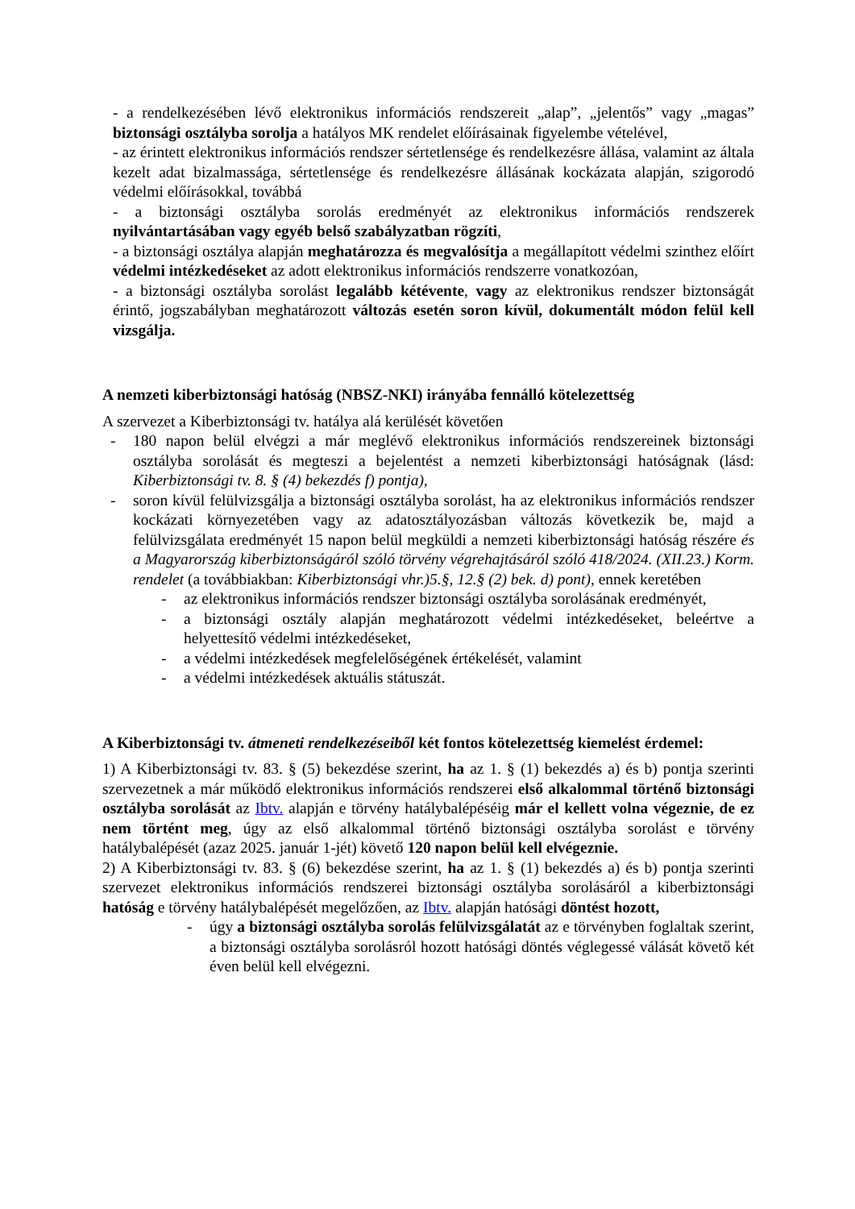- a rendelkezésében lévő elektronikus információs rendszereit „alap”, „jelentős” vagy „magas” biztonsági osztályba sorolja a hatályos MK rendelet előírásainak figyelembe vételével,
- az érintett elektronikus információs rendszer sértetlensége és rendelkezésre állása, valamint az általa kezelt adat bizalmassága, sértetlensége és rendelkezésre állásának kockázata alapján, szigorodó védelmi előírásokkal, továbbá
- a biztonsági osztályba sorolás eredményét az elektronikus információs rendszerek nyilvántartásában vagy egyéb belső szabályzatban rögzíti,
- a biztonsági osztálya alapján meghatározza és megvalósítja a megállapított védelmi szinthez előírt védelmi intézkedéseket az adott elektronikus információs rendszerre vonatkozóan,
- a biztonsági osztályba sorolást legalább kétévente, vagy az elektronikus rendszer biztonságát érintő, jogszabályban meghatározott változás esetén soron kívül, dokumentált módon felül kell vizsgálja.
A nemzeti kiberbiztonsági hatóság (NBSZ-NKI) irányába fennálló kötelezettség
A szervezet a Kiberbiztonsági tv. hatálya alá kerülését követően
- 180 napon belül elvégzi a már meglévő elektronikus információs rendszereinek biztonsági osztályba sorolását és megteszi a bejelentést a nemzeti kiberbiztonsági hatóságnak (lásd: Kiberbiztonsági tv. 8. § (4) bekezdés f) pontja),
- soron kívül felülvizsgálja a biztonsági osztályba sorolást, ha az elektronikus információs rendszer kockázati környezetében vagy az adatosztályozásban változás következik be, majd a felülvizsgálata eredményét 15 napon belül megküldi a nemzeti kiberbiztonsági hatóság részére és a Magyarország kiberbiztonságáról szóló törvény végrehajtásáról szóló 418/2024. (XII.23.) Korm. rendelet (a továbbiakban: Kiberbiztonsági vhr.)5.§, 12.§ (2) bek. d) pont), ennek keretében
- az elektronikus információs rendszer biztonsági osztályba sorolásának eredményét,
- a biztonsági osztály alapján meghatározott védelmi intézkedéseket, beleértve a helyettesítő védelmi intézkedéseket,
- a védelmi intézkedések megfelelőségének értékelését, valamint
- a védelmi intézkedések aktuális státuszát.
A Kiberbiztonsági tv. átmeneti rendelkezéseiből két fontos kötelezettség kiemelést érdemel:
1) A Kiberbiztonsági tv. 83. § (5) bekezdése szerint, ha az 1. § (1) bekezdés a) és b) pontja szerinti szervezetnek a már működő elektronikus információs rendszerei első alkalommal történő biztonsági osztályba sorolását az Ibtv. alapján e törvény hatálybalépéséig már el kellett volna végeznie, de ez nem történt meg, úgy az első alkalommal történő biztonsági osztályba sorolást e törvény hatálybalépését (azaz 2025. január 1-jét) követő 120 napon belül kell elvégeznie.
2) A Kiberbiztonsági tv. 83. § (6) bekezdése szerint, ha az 1. § (1) bekezdés a) és b) pontja szerinti szervezet elektronikus információs rendszerei biztonsági osztályba sorolásáról a kiberbiztonsági hatóság e törvény hatálybalépését megelőzően, az Ibtv. alapján hatósági döntést hozott,
- úgy a biztonsági osztályba sorolás felülvizsgálatát az e törvényben foglaltak szerint, a biztonsági osztályba sorolásról hozott hatósági döntés véglegessé válását követő két éven belül kell elvégezni.